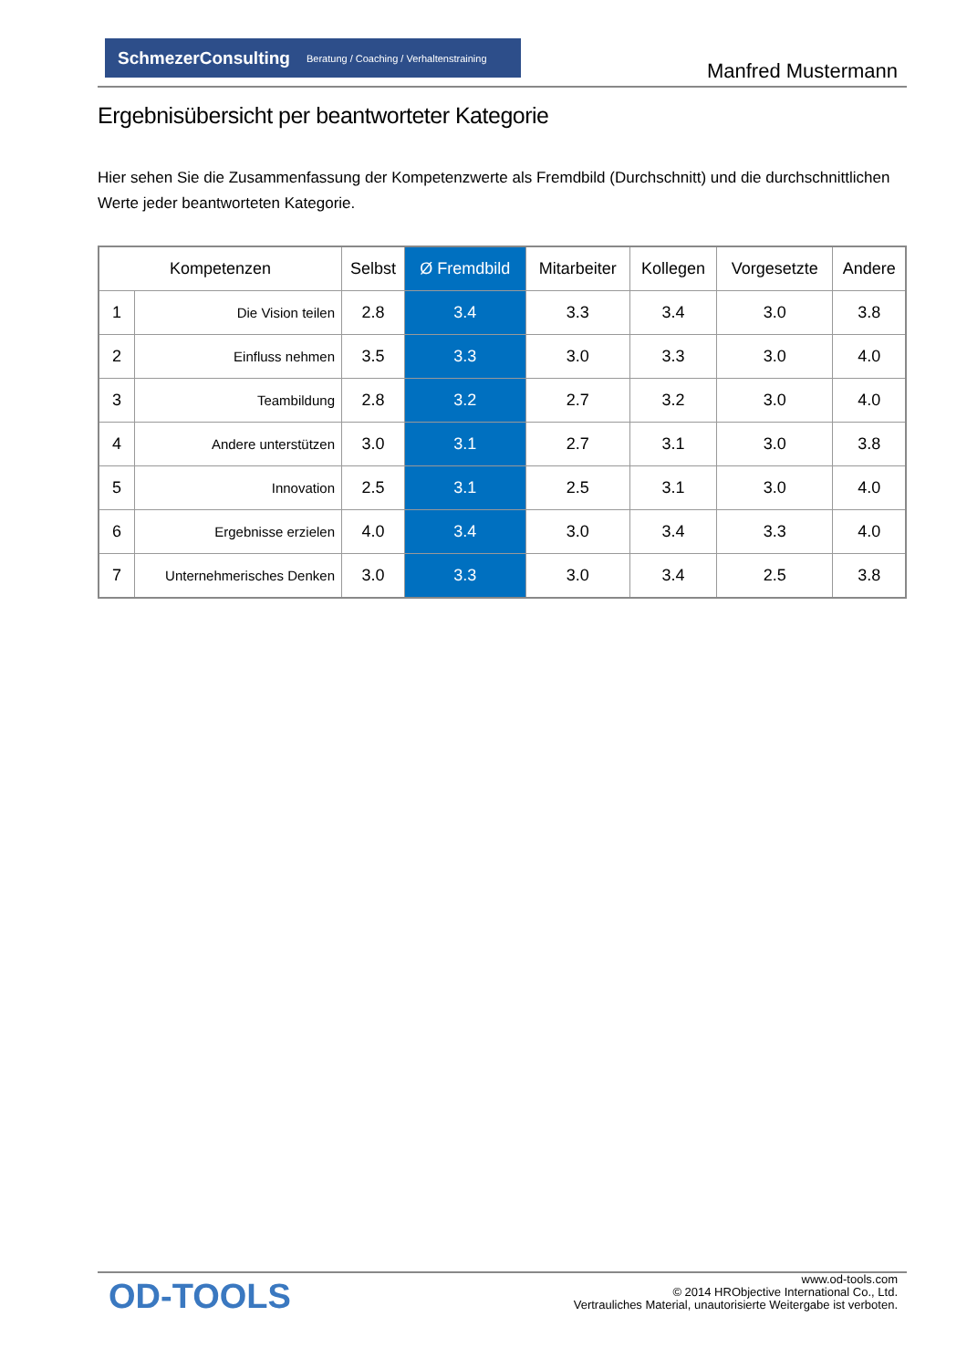SchmezerConsulting Beratung / Coaching / Verhaltenstraining
Manfred Mustermann
Ergebnisübersicht per beantworteter Kategorie
Hier sehen Sie die Zusammenfassung der Kompetenzwerte als Fremdbild (Durchschnitt) und die durchschnittlichen Werte jeder beantworteten Kategorie.
| Kompetenzen | | Selbst | Ø Fremdbild | Mitarbeiter | Kollegen | Vorgesetzte | Andere |
| --- | --- | --- | --- | --- | --- | --- | --- |
| 1 | Die Vision teilen | 2.8 | 3.4 | 3.3 | 3.4 | 3.0 | 3.8 |
| 2 | Einfluss nehmen | 3.5 | 3.3 | 3.0 | 3.3 | 3.0 | 4.0 |
| 3 | Teambildung | 2.8 | 3.2 | 2.7 | 3.2 | 3.0 | 4.0 |
| 4 | Andere unterstützen | 3.0 | 3.1 | 2.7 | 3.1 | 3.0 | 3.8 |
| 5 | Innovation | 2.5 | 3.1 | 2.5 | 3.1 | 3.0 | 4.0 |
| 6 | Ergebnisse erzielen | 4.0 | 3.4 | 3.0 | 3.4 | 3.3 | 4.0 |
| 7 | Unternehmerisches Denken | 3.0 | 3.3 | 3.0 | 3.4 | 2.5 | 3.8 |
OD-TOOLS
www.od-tools.com
© 2014 HRObjective International Co., Ltd.
Vertrauliches Material, unautorisierte Weitergabe ist verboten.